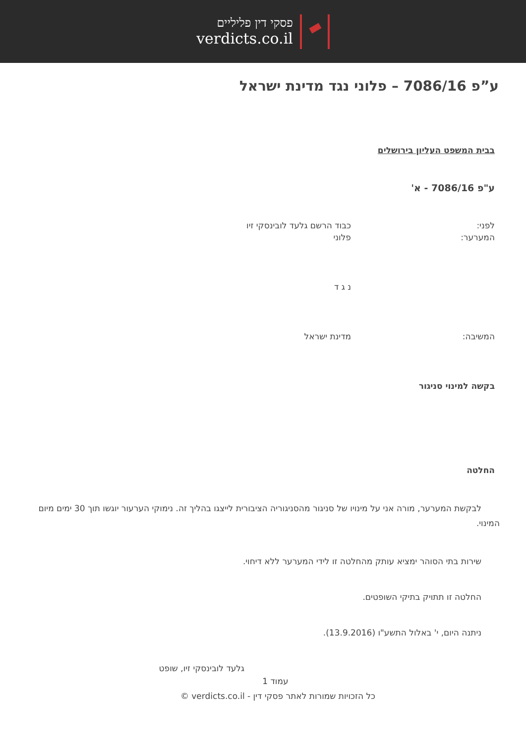פסקי דין פליליים
verdicts.co.il
ע”פ 7086/16 – פלוני נגד מדינת ישראל
בבית המשפט העליון בירושלים
ע"פ 7086/16 - א'
לפני: כבוד הרשם גלעד לובינסקי זיו
המערער: פלוני
נ ג ד
המשיבה: מדינת ישראל
בקשה למינוי סניגור
החלטה
לבקשת המערער, מורה אני על מינויו של סניגור מהסניגוריה הציבורית לייצגו בהליך זה. נימוקי הערעור יוגשו תוך 30 ימים מיום המינוי.
שירות בתי הסוהר ימציא עותק מהחלטה זו לידי המערער ללא דיחוי.
החלטה זו תתויק בתיקי השופטים.
ניתנה היום, י' באלול התשע"ו (13.9.2016).
גלעד לובינסקי זיו, שופט
עמוד 1
כל הזכויות שמורות לאתר פסקי דין - verdicts.co.il ©